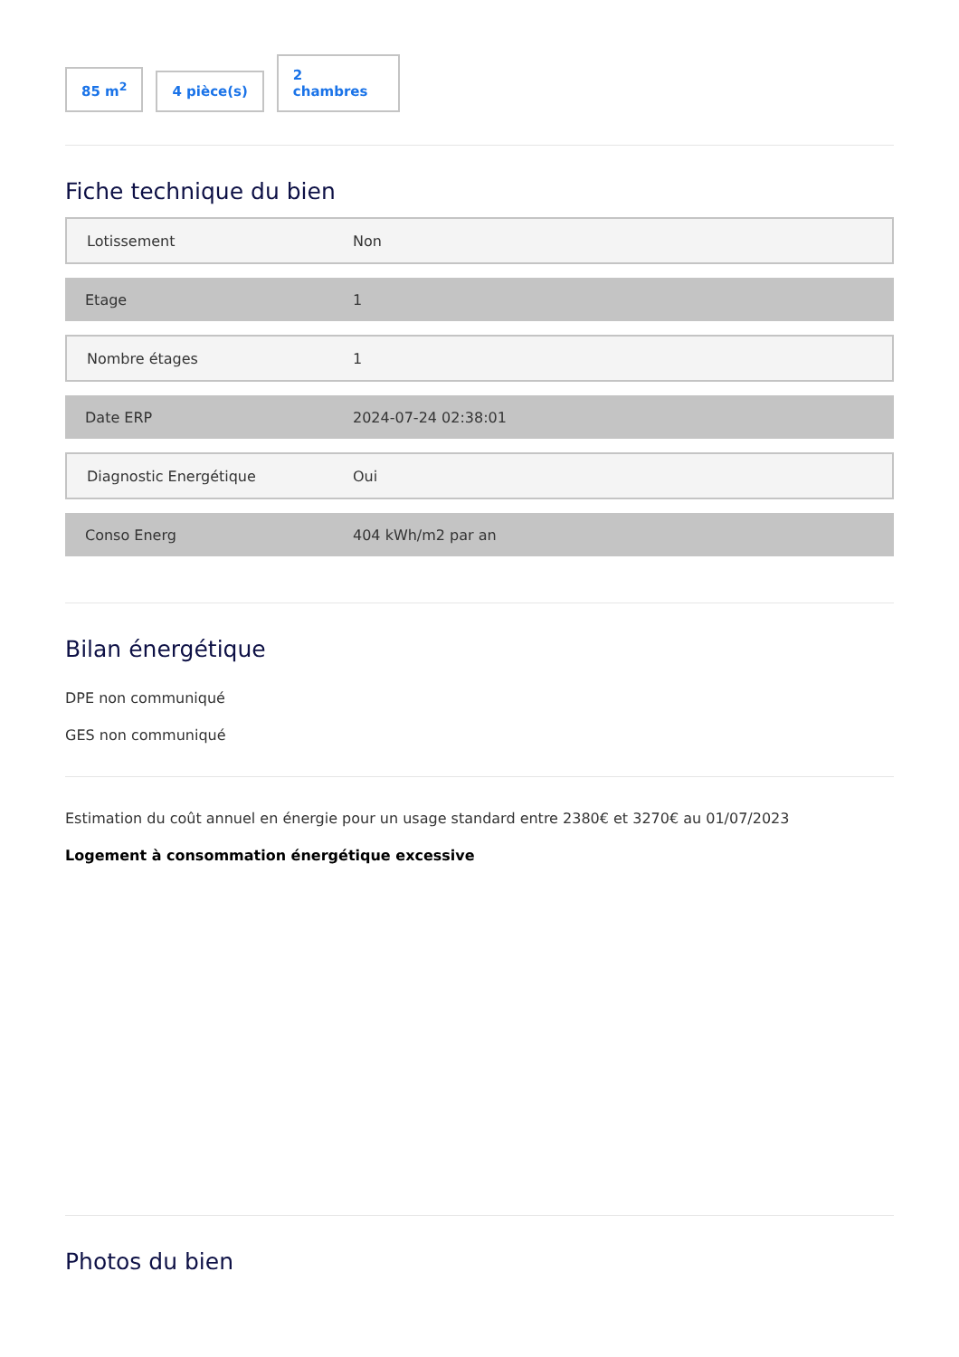85 m<sup>2</sup>
4 pièce(s)
2
chambres
Fiche technique du bien
| Lotissement | Non |
| Etage | 1 |
| Nombre étages | 1 |
| Date ERP | 2024-07-24 02:38:01 |
| Diagnostic Energétique | Oui |
| Conso Energ | 404 kWh/m2 par an |
Bilan énergétique
DPE non communiqué
GES non communiqué
Estimation du coût annuel en énergie pour un usage standard entre 2380€ et 3270€ au 01/07/2023
Logement à consommation énergétique excessive
Photos du bien